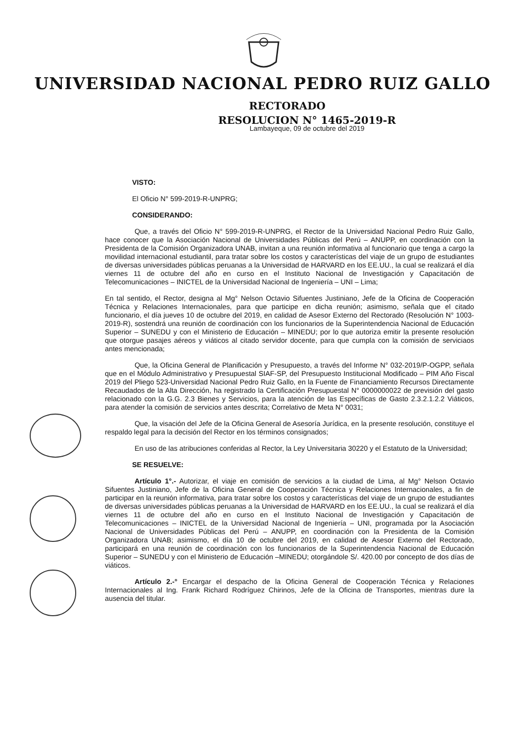UNIVERSIDAD NACIONAL PEDRO RUIZ GALLO
RECTORADO
RESOLUCION N° 1465-2019-R
Lambayeque, 09 de octubre del 2019
VISTO:
El Oficio N° 599-2019-R-UNPRG;
CONSIDERANDO:
Que, a través del Oficio N° 599-2019-R-UNPRG, el Rector de la Universidad Nacional Pedro Ruiz Gallo, hace conocer que la Asociación Nacional de Universidades Públicas del Perú – ANUPP, en coordinación con la Presidenta de la Comisión Organizadora UNAB, invitan a una reunión informativa al funcionario que tenga a cargo la movilidad internacional estudiantil, para tratar sobre los costos y características del viaje de un grupo de estudiantes de diversas universidades públicas peruanas a la Universidad de HARVARD en los EE.UU., la cual se realizará el día viernes 11 de octubre del año en curso en el Instituto Nacional de Investigación y Capacitación de Telecomunicaciones – INICTEL de la Universidad Nacional de Ingeniería – UNI – Lima;
En tal sentido, el Rector, designa al Mg° Nelson Octavio Sifuentes Justiniano, Jefe de la Oficina de Cooperación Técnica y Relaciones Internacionales, para que participe en dicha reunión; asimismo, señala que el citado funcionario, el día jueves 10 de octubre del 2019, en calidad de Asesor Externo del Rectorado (Resolución N° 1003-2019-R), sostendrá una reunión de coordinación con los funcionarios de la Superintendencia Nacional de Educación Superior – SUNEDU y con el Ministerio de Educación – MINEDU; por lo que autoriza emitir la presente resolución que otorgue pasajes aéreos y viáticos al citado servidor docente, para que cumpla con la comisión de serviciaos antes mencionada;
Que, la Oficina General de Planificación y Presupuesto, a través del Informe N° 032-2019/P-OGPP, señala que en el Módulo Administrativo y Presupuestal SIAF-SP, del Presupuesto Institucional Modificado – PIM Año Fiscal 2019 del Pliego 523-Universidad Nacional Pedro Ruiz Gallo, en la Fuente de Financiamiento Recursos Directamente Recaudados de la Alta Dirección, ha registrado la Certificación Presupuestal N° 0000000022 de previsión del gasto relacionado con la G.G. 2.3 Bienes y Servicios, para la atención de las Específicas de Gasto 2.3.2.1.2.2 Viáticos, para atender la comisión de servicios antes descrita; Correlativo de Meta N° 0031;
Que, la visación del Jefe de la Oficina General de Asesoría Jurídica, en la presente resolución, constituye el respaldo legal para la decisión del Rector en los términos consignados;
En uso de las atribuciones conferidas al Rector, la Ley Universitaria 30220 y el Estatuto de la Universidad;
SE RESUELVE:
Artículo 1°.- Autorizar, el viaje en comisión de servicios a la ciudad de Lima, al Mg° Nelson Octavio Sifuentes Justiniano, Jefe de la Oficina General de Cooperación Técnica y Relaciones Internacionales, a fin de participar en la reunión informativa, para tratar sobre los costos y características del viaje de un grupo de estudiantes de diversas universidades públicas peruanas a la Universidad de HARVARD en los EE.UU., la cual se realizará el día viernes 11 de octubre del año en curso en el Instituto Nacional de Investigación y Capacitación de Telecomunicaciones – INICTEL de la Universidad Nacional de Ingeniería – UNI, programada por la Asociación Nacional de Universidades Públicas del Perú – ANUPP, en coordinación con la Presidenta de la Comisión Organizadora UNAB; asimismo, el día 10 de octubre del 2019, en calidad de Asesor Externo del Rectorado, participará en una reunión de coordinación con los funcionarios de la Superintendencia Nacional de Educación Superior – SUNEDU y con el Ministerio de Educación –MINEDU; otorgándole S/. 420.00 por concepto de dos días de viáticos.
Artículo 2.-° Encargar el despacho de la Oficina General de Cooperación Técnica y Relaciones Internacionales al Ing. Frank Richard Rodríguez Chirinos, Jefe de la Oficina de Transportes, mientras dure la ausencia del titular.